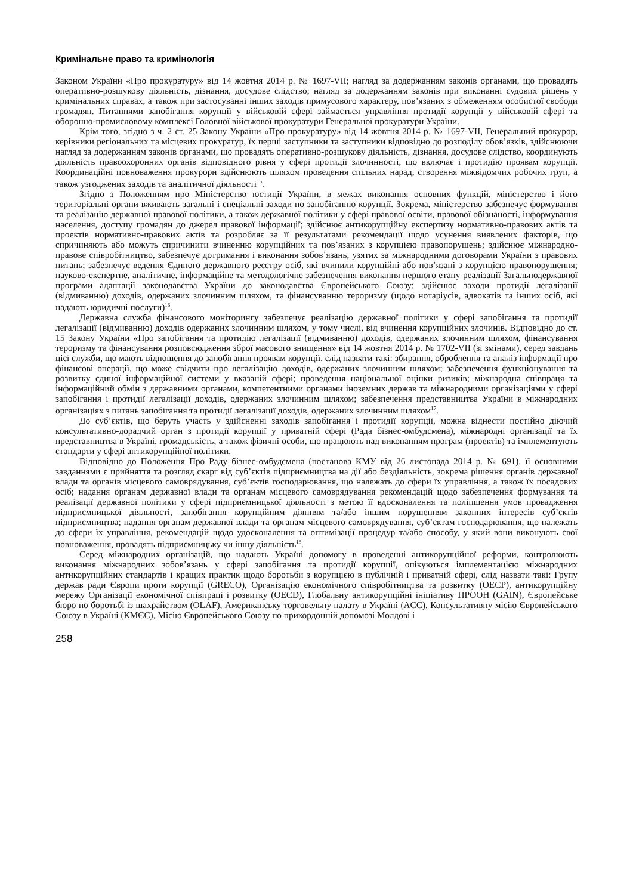Кримінальне право та кримінологія
Законом України «Про прокуратуру» від 14 жовтня 2014 р. № 1697-VII; нагляд за додержанням законів органами, що провадять оперативно-розшукову діяльність, дізнання, досудове слідство; нагляд за додержанням законів при виконанні судових рішень у кримінальних справах, а також при застосуванні інших заходів примусового характеру, пов’язаних з обмеженням особистої свободи громадян. Питаннями запобігання корупції у військовій сфері займається управління протидії корупції у військовій сфері та оборонно-промисловому комплексі Головної військової прокуратури Генеральної прокуратури України.
Крім того, згідно з ч. 2 ст. 25 Закону України «Про прокуратуру» від 14 жовтня 2014 р. № 1697-VII, Генеральний прокурор, керівники регіональних та місцевих прокуратур, їх перші заступники та заступники відповідно до розподілу обов’язків, здійснюючи нагляд за додержанням законів органами, що провадять оперативно-розшукову діяльність, дізнання, досудове слідство, координують діяльність правоохоронних органів відповідного рівня у сфері протидії злочинності, що включає і протидію проявам корупції. Координаційні повноваження прокурори здійснюють шляхом проведення спільних нарад, створення міжвідомчих робочих груп, а також узгоджених заходів та аналітичної діяльності<sup>15</sup>.
Згідно з Положенням про Міністерство юстиції України, в межах виконання основних функцій, міністерство і його територіальні органи вживають загальні і спеціальні заходи по запобіганню корупції. Зокрема, міністерство забезпечує формування та реалізацію державної правової політики, а також державної політики у сфері правової освіти, правової обізнаності, інформування населення, доступу громадян до джерел правової інформації; здійснює антикорупційну експертизу нормативно-правових актів та проектів нормативно-правових актів та розробляє за її результатами рекомендації щодо усунення виявлених факторів, що спричиняють або можуть спричинити вчиненню корупційних та пов’язаних з корупцією правопорушень; здійснює міжнародно-правове співробітництво, забезпечує дотримання і виконання зобов’язань, узятих за міжнародними договорами України з правових питань; забезпечує ведення Єдиного державного реєстру осіб, які вчинили корупційні або пов’язані з корупцією правопорушення; науково-експертне, аналітичне, інформаційне та методологічне забезпечення виконання першого етапу реалізації Загальнодержавної програми адаптації законодавства України до законодавства Європейського Союзу; здійснює заходи протидії легалізації (відмиванню) доходів, одержаних злочинним шляхом, та фінансуванню тероризму (щодо нотаріусів, адвокатів та інших осіб, які надають юридичні послуги)<sup>16</sup>.
Державна служба фінансового моніторингу забезпечує реалізацію державної політики у сфері запобігання та протидії легалізації (відмиванню) доходів одержаних злочинним шляхом, у тому числі, від вчинення корупційних злочинів. Відповідно до ст. 15 Закону України «Про запобігання та протидію легалізації (відмиванню) доходів, одержаних злочинним шляхом, фінансування тероризму та фінансування розповсюдження зброї масового знищення» від 14 жовтня 2014 р. № 1702-VII (зі змінами), серед завдань цієї служби, що мають відношення до запобігання проявам корупції, слід назвати такі: збирання, оброблення та аналіз інформації про фінансові операції, що може свідчити про легалізацію доходів, одержаних злочинним шляхом; забезпечення функціонування та розвитку єдиної інформаційної системи у вказаній сфері; проведення національної оцінки ризиків; міжнародна співпраця та інформаційний обмін з державними органами, компетентними органами іноземних держав та міжнародними організаціями у сфері запобігання і протидії легалізації доходів, одержаних злочинним шляхом; забезпечення представництва України в міжнародних організаціях з питань запобігання та протидії легалізації доходів, одержаних злочинним шляхом<sup>17</sup>.
До суб’єктів, що беруть участь у здійсненні заходів запобігання і протидії корупції, можна віднести постійно діючий консультативно-дорадчий орган з протидії корупції у приватній сфері (Рада бізнес-омбудсмена), міжнародні організації та їх представництва в Україні, громадськість, а також фізичні особи, що працюють над виконанням програм (проектів) та імплементують стандарти у сфері антикорупційної політики.
Відповідно до Положення Про Раду бізнес-омбудсмена (постанова КМУ від 26 листопада 2014 р. № 691), її основними завданнями є прийняття та розгляд скарг від суб’єктів підприємництва на дії або бездіяльність, зокрема рішення органів державної влади та органів місцевого самоврядування, суб’єктів господарювання, що належать до сфери їх управління, а також їх посадових осіб; надання органам державної влади та органам місцевого самоврядування рекомендацій щодо забезпечення формування та реалізації державної політики у сфері підприємницької діяльності з метою її вдосконалення та поліпшення умов провадження підприємницької діяльності, запобігання корупційним діянням та/або іншим порушенням законних інтересів суб’єктів підприємництва; надання органам державної влади та органам місцевого самоврядування, суб’єктам господарювання, що належать до сфери їх управління, рекомендацій щодо удосконалення та оптимізації процедур та/або способу, у який вони виконують свої повноваження, провадять підприємницьку чи іншу діяльність<sup>18</sup>.
Серед міжнародних організацій, що надають Україні допомогу в проведенні антикорупційної реформи, контролюють виконання міжнародних зобов’язань у сфері запобігання та протидії корупції, опікуються імплементацією міжнародних антикорупційних стандартів і кращих практик щодо боротьби з корупцією в публічній і приватній сфері, слід назвати такі: Групу держав ради Європи проти корупції (GRECO), Організацію економічного співробітництва та розвитку (OECP), антикорупційну мережу Організації економічної співпраці і розвитку (OECD), Глобальну антикорупційні ініціативу ПРООН (GAIN), Європейське бюро по боротьбі із шахрайством (OLAF), Американську торговельну палату в Україні (ACC), Консультативну місію Європейського Союзу в Україні (КМЄС), Місію Європейського Союзу по прикордонній допомозі Молдові і
258